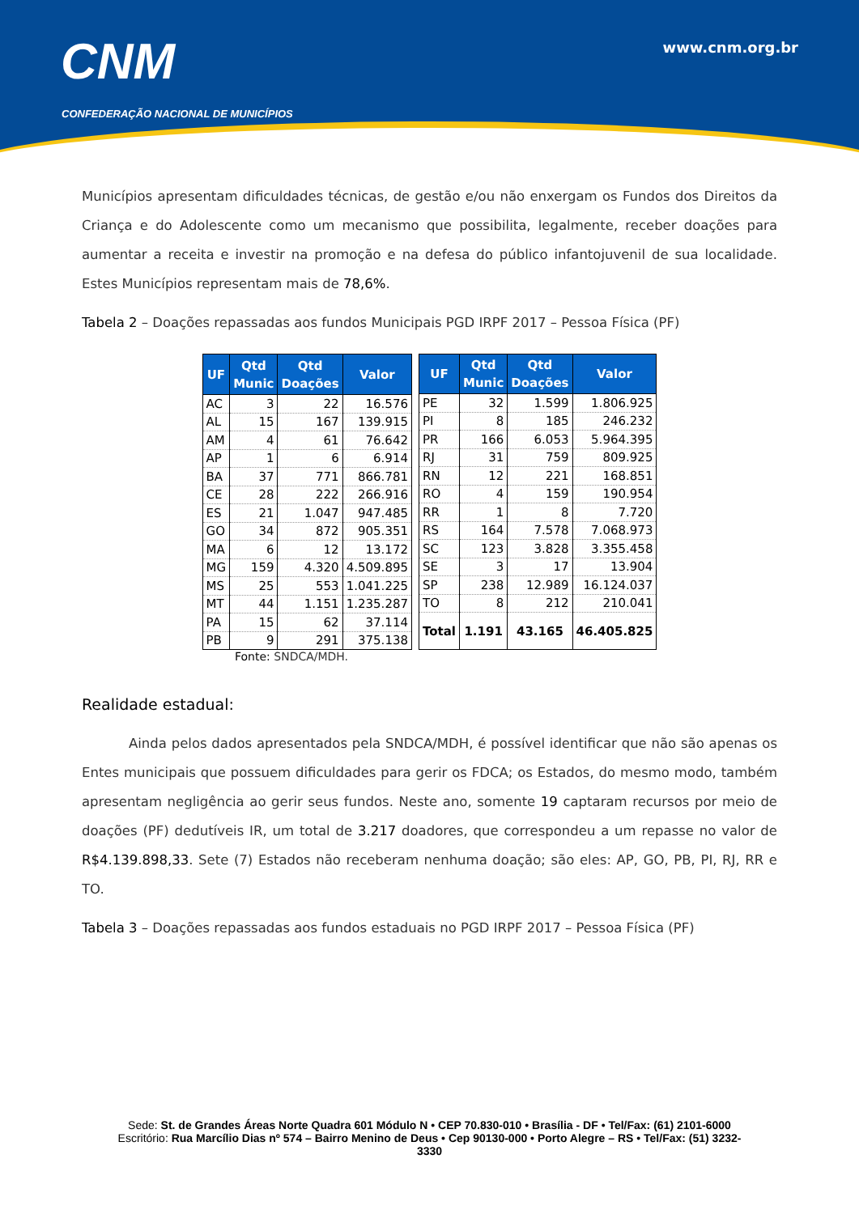CNM
CONFEDERAÇÃO NACIONAL DE MUNICÍPIOS
www.cnm.org.br
Municípios apresentam dificuldades técnicas, de gestão e/ou não enxergam os Fundos dos Direitos da Criança e do Adolescente como um mecanismo que possibilita, legalmente, receber doações para aumentar a receita e investir na promoção e na defesa do público infantojuvenil de sua localidade. Estes Municípios representam mais de 78,6%.
Tabela 2 – Doações repassadas aos fundos Municipais PGD IRPF 2017 – Pessoa Física (PF)
| UF | Qtd Munic | Qtd Doações | Valor |
| --- | --- | --- | --- |
| AC | 3 | 22 | 16.576 |
| AL | 15 | 167 | 139.915 |
| AM | 4 | 61 | 76.642 |
| AP | 1 | 6 | 6.914 |
| BA | 37 | 771 | 866.781 |
| CE | 28 | 222 | 266.916 |
| ES | 21 | 1.047 | 947.485 |
| GO | 34 | 872 | 905.351 |
| MA | 6 | 12 | 13.172 |
| MG | 159 | 4.320 | 4.509.895 |
| MS | 25 | 553 | 1.041.225 |
| MT | 44 | 1.151 | 1.235.287 |
| PA | 15 | 62 | 37.114 |
| PB | 9 | 291 | 375.138 |
| UF | Qtd Munic | Qtd Doações | Valor |
| --- | --- | --- | --- |
| PE | 32 | 1.599 | 1.806.925 |
| PI | 8 | 185 | 246.232 |
| PR | 166 | 6.053 | 5.964.395 |
| RJ | 31 | 759 | 809.925 |
| RN | 12 | 221 | 168.851 |
| RO | 4 | 159 | 190.954 |
| RR | 1 | 8 | 7.720 |
| RS | 164 | 7.578 | 7.068.973 |
| SC | 123 | 3.828 | 3.355.458 |
| SE | 3 | 17 | 13.904 |
| SP | 238 | 12.989 | 16.124.037 |
| TO | 8 | 212 | 210.041 |
| Total | 1.191 | 43.165 | 46.405.825 |
Fonte: SNDCA/MDH.
Realidade estadual:
Ainda pelos dados apresentados pela SNDCA/MDH, é possível identificar que não são apenas os Entes municipais que possuem dificuldades para gerir os FDCA; os Estados, do mesmo modo, também apresentam negligência ao gerir seus fundos. Neste ano, somente 19 captaram recursos por meio de doações (PF) dedutíveis IR, um total de 3.217 doadores, que correspondeu a um repasse no valor de R$4.139.898,33. Sete (7) Estados não receberam nenhuma doação; são eles: AP, GO, PB, PI, RJ, RR e TO.
Tabela 3 – Doações repassadas aos fundos estaduais no PGD IRPF 2017 – Pessoa Física (PF)
Sede: St. de Grandes Áreas Norte Quadra 601 Módulo N • CEP 70.830-010 • Brasília - DF • Tel/Fax: (61) 2101-6000
Escritório: Rua Marcílio Dias nº 574 – Bairro Menino de Deus • Cep 90130-000 • Porto Alegre – RS • Tel/Fax: (51) 3232-
3330